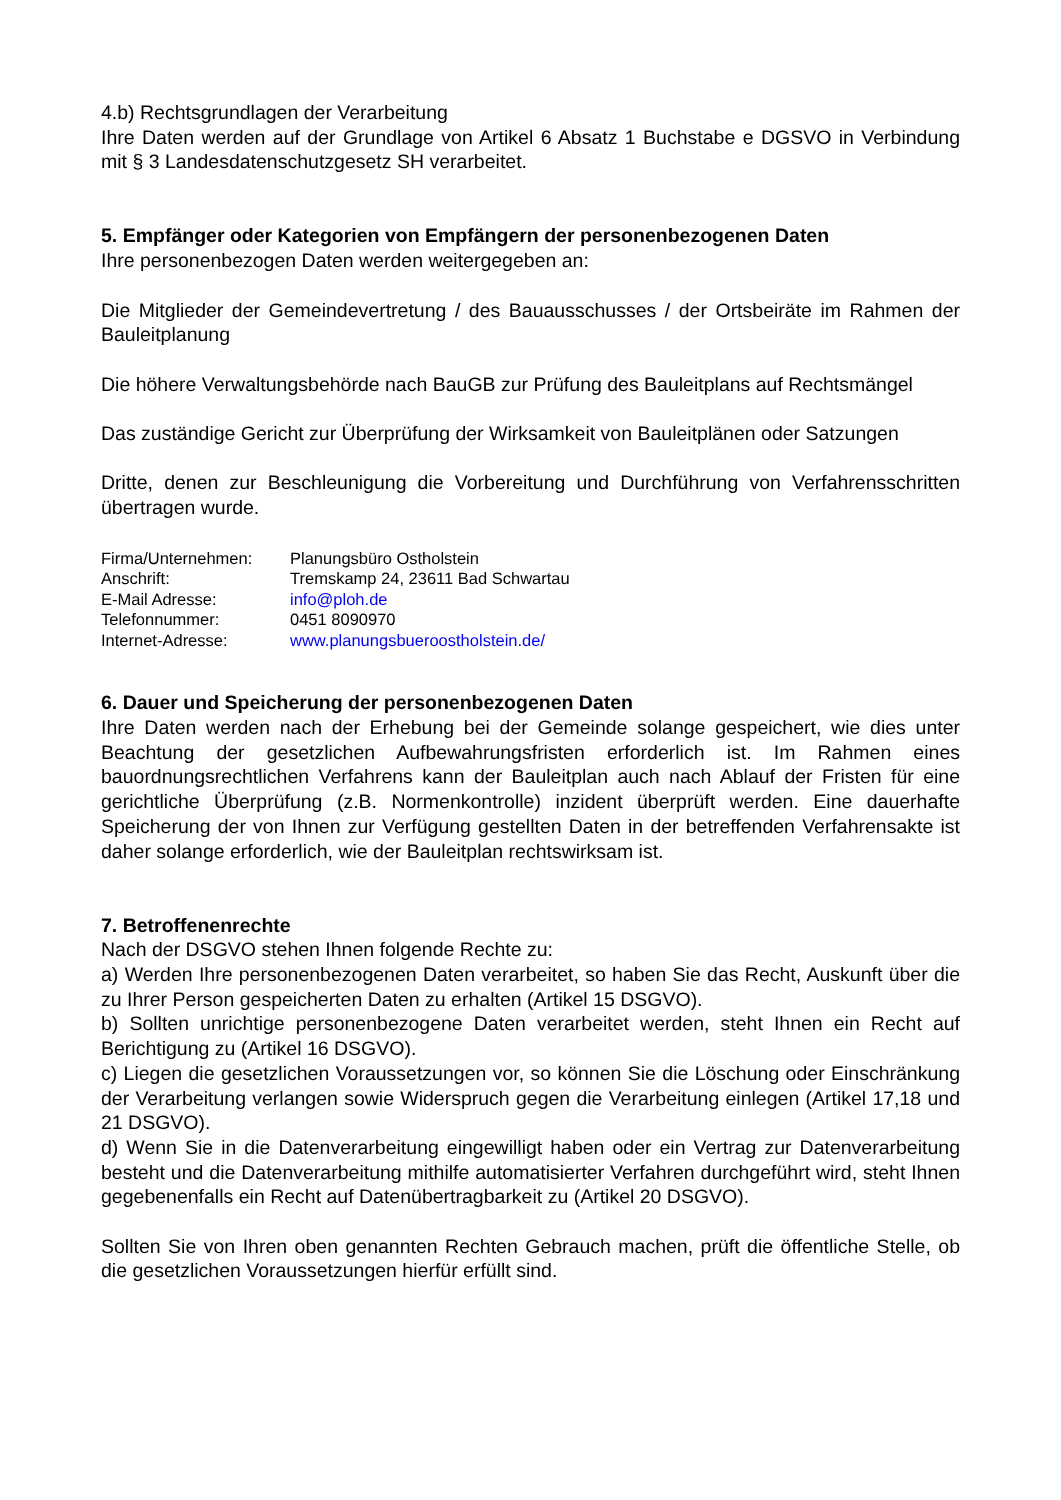4.b) Rechtsgrundlagen der Verarbeitung
Ihre Daten werden auf der Grundlage von Artikel 6 Absatz 1 Buchstabe e DGSVO in Verbindung mit § 3 Landesdatenschutzgesetz SH verarbeitet.
5. Empfänger oder Kategorien von Empfängern der personenbezogenen Daten
Ihre personenbezogen Daten werden weitergegeben an:
Die Mitglieder der Gemeindevertretung / des Bauausschusses / der Ortsbeiräte im Rahmen der Bauleitplanung
Die höhere Verwaltungsbehörde nach BauGB zur Prüfung des Bauleitplans auf Rechtsmängel
Das zuständige Gericht zur Überprüfung der Wirksamkeit von Bauleitplänen oder Satzungen
Dritte, denen zur Beschleunigung die Vorbereitung und Durchführung von Verfahrensschritten übertragen wurde.
| Firma/Unternehmen: | Planungsbüro Ostholstein |
| Anschrift: | Tremskamp 24, 23611 Bad Schwartau |
| E-Mail Adresse: | info@ploh.de |
| Telefonnummer: | 0451 8090970 |
| Internet-Adresse: | www.planungsbueroostholstein.de/ |
6. Dauer und Speicherung der personenbezogenen Daten
Ihre Daten werden nach der Erhebung bei der Gemeinde solange gespeichert, wie dies unter Beachtung der gesetzlichen Aufbewahrungsfristen erforderlich ist. Im Rahmen eines bauordnungsrechtlichen Verfahrens kann der Bauleitplan auch nach Ablauf der Fristen für eine gerichtliche Überprüfung (z.B. Normenkontrolle) inzident überprüft werden. Eine dauerhafte Speicherung der von Ihnen zur Verfügung gestellten Daten in der betreffenden Verfahrensakte ist daher solange erforderlich, wie der Bauleitplan rechtswirksam ist.
7. Betroffenenrechte
Nach der DSGVO stehen Ihnen folgende Rechte zu:
a) Werden Ihre personenbezogenen Daten verarbeitet, so haben Sie das Recht, Auskunft über die zu Ihrer Person gespeicherten Daten zu erhalten (Artikel 15 DSGVO).
b) Sollten unrichtige personenbezogene Daten verarbeitet werden, steht Ihnen ein Recht auf Berichtigung zu (Artikel 16 DSGVO).
c) Liegen die gesetzlichen Voraussetzungen vor, so können Sie die Löschung oder Einschränkung der Verarbeitung verlangen sowie Widerspruch gegen die Verarbeitung einlegen (Artikel 17,18 und 21 DSGVO).
d) Wenn Sie in die Datenverarbeitung eingewilligt haben oder ein Vertrag zur Datenverarbeitung besteht und die Datenverarbeitung mithilfe automatisierter Verfahren durchgeführt wird, steht Ihnen gegebenenfalls ein Recht auf Datenübertragbarkeit zu (Artikel 20 DSGVO).
Sollten Sie von Ihren oben genannten Rechten Gebrauch machen, prüft die öffentliche Stelle, ob die gesetzlichen Voraussetzungen hierfür erfüllt sind.